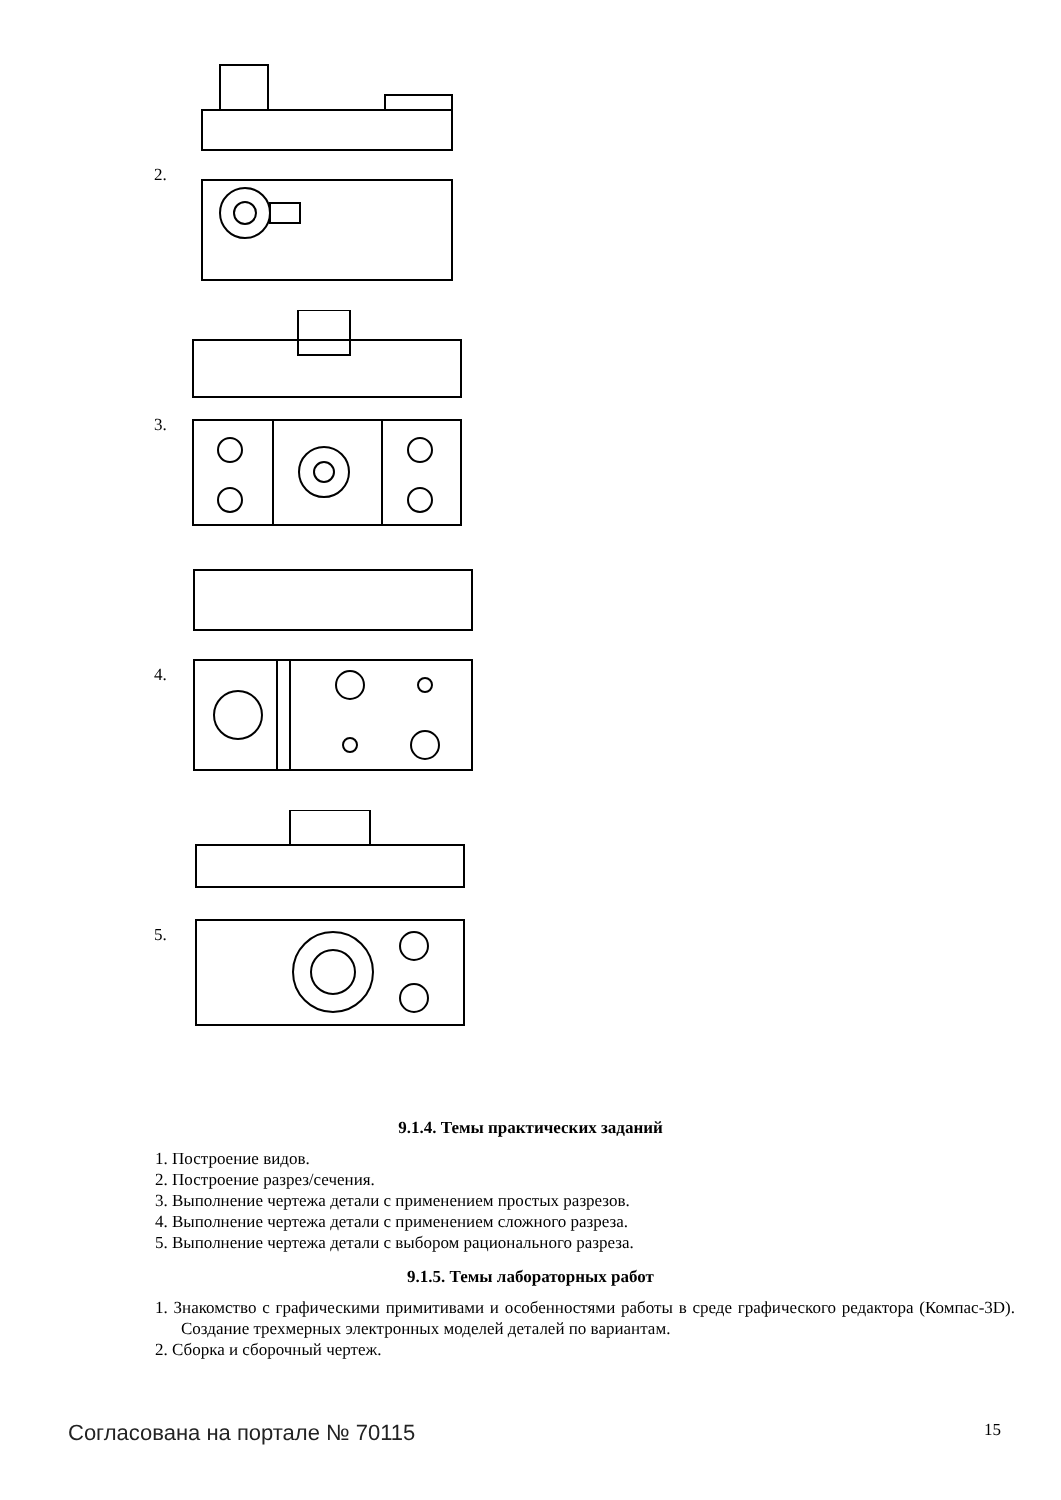2.
3.
4.
5.
9.1.4. Темы практических заданий
1. Построение видов.
2. Построение разрез/сечения.
3. Выполнение чертежа детали с применением простых разрезов.
4. Выполнение чертежа детали с применением сложного разреза.
5. Выполнение чертежа детали с выбором рационального разреза.
9.1.5. Темы лабораторных работ
1. Знакомство с графическими примитивами и особенностями работы в среде графического редактора (Компас-3D). Создание трехмерных электронных моделей деталей по вариантам.
2. Сборка и сборочный чертеж.
Согласована на портале № 70115 15